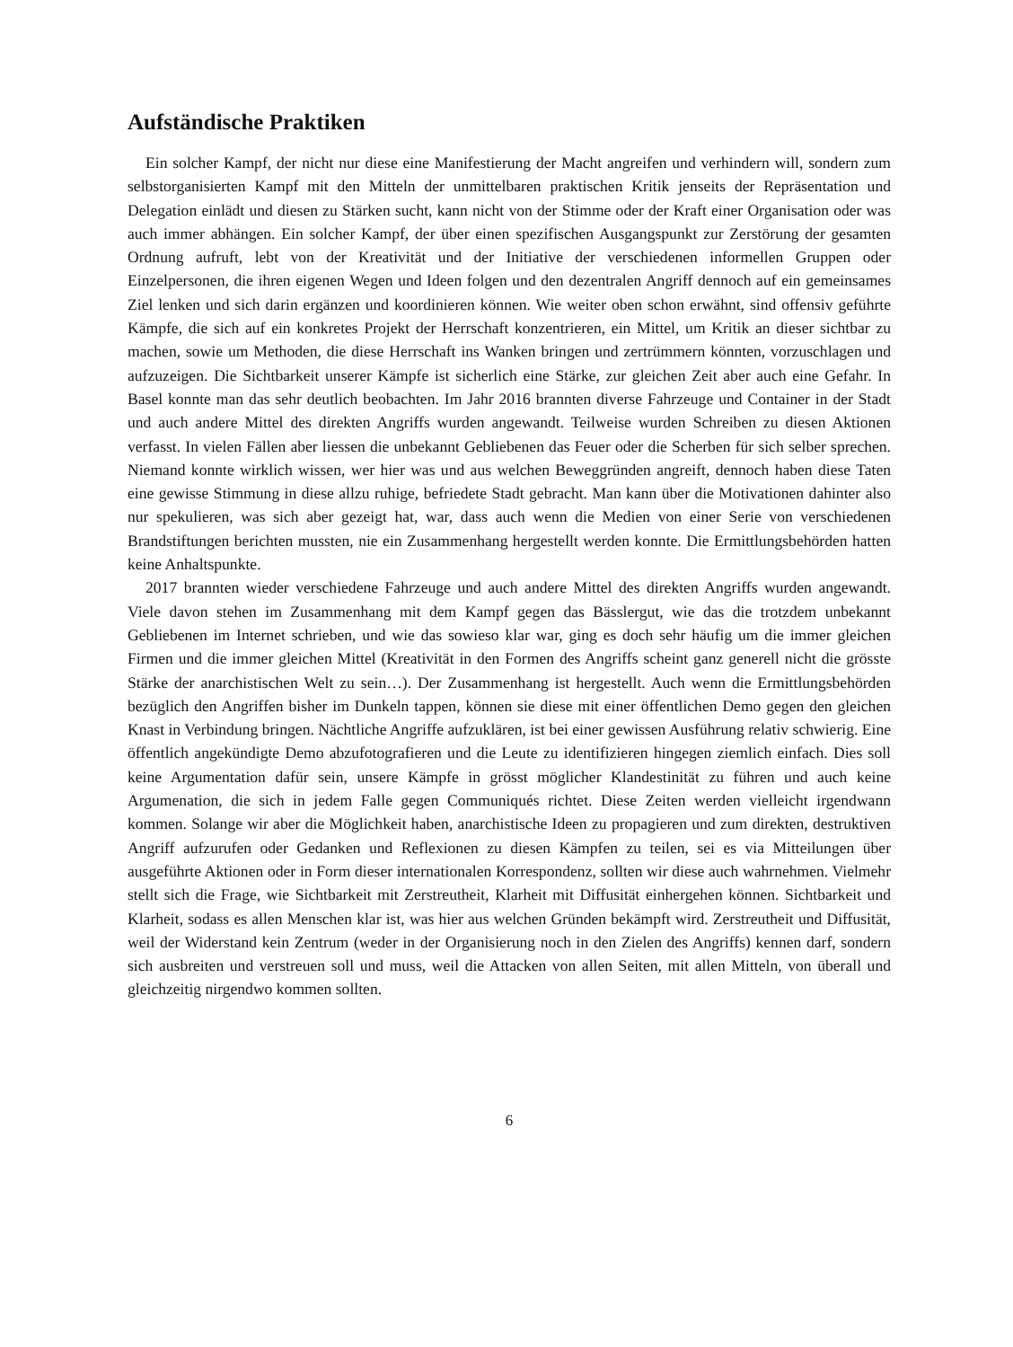Aufständische Praktiken
Ein solcher Kampf, der nicht nur diese eine Manifestierung der Macht angreifen und verhindern will, sondern zum selbstorganisierten Kampf mit den Mitteln der unmittelbaren praktischen Kritik jenseits der Repräsentation und Delegation einlädt und diesen zu Stärken sucht, kann nicht von der Stimme oder der Kraft einer Organisation oder was auch immer abhängen. Ein solcher Kampf, der über einen spezifischen Ausgangspunkt zur Zerstörung der gesamten Ordnung aufruft, lebt von der Kreativität und der Initiative der verschiedenen informellen Gruppen oder Einzelpersonen, die ihren eigenen Wegen und Ideen folgen und den dezentralen Angriff dennoch auf ein gemeinsames Ziel lenken und sich darin ergänzen und koordinieren können. Wie weiter oben schon erwähnt, sind offensiv geführte Kämpfe, die sich auf ein konkretes Projekt der Herrschaft konzentrieren, ein Mittel, um Kritik an dieser sichtbar zu machen, sowie um Methoden, die diese Herrschaft ins Wanken bringen und zertrümmern könnten, vorzuschlagen und aufzuzeigen. Die Sichtbarkeit unserer Kämpfe ist sicherlich eine Stärke, zur gleichen Zeit aber auch eine Gefahr. In Basel konnte man das sehr deutlich beobachten. Im Jahr 2016 brannten diverse Fahrzeuge und Container in der Stadt und auch andere Mittel des direkten Angriffs wurden angewandt. Teilweise wurden Schreiben zu diesen Aktionen verfasst. In vielen Fällen aber liessen die unbekannt Gebliebenen das Feuer oder die Scherben für sich selber sprechen. Niemand konnte wirklich wissen, wer hier was und aus welchen Beweggründen angreift, dennoch haben diese Taten eine gewisse Stimmung in diese allzu ruhige, befriedete Stadt gebracht. Man kann über die Motivationen dahinter also nur spekulieren, was sich aber gezeigt hat, war, dass auch wenn die Medien von einer Serie von verschiedenen Brandstiftungen berichten mussten, nie ein Zusammenhang hergestellt werden konnte. Die Ermittlungsbehörden hatten keine Anhaltspunkte.
2017 brannten wieder verschiedene Fahrzeuge und auch andere Mittel des direkten Angriffs wurden angewandt. Viele davon stehen im Zusammenhang mit dem Kampf gegen das Bässlergut, wie das die trotzdem unbekannt Gebliebenen im Internet schrieben, und wie das sowieso klar war, ging es doch sehr häufig um die immer gleichen Firmen und die immer gleichen Mittel (Kreativität in den Formen des Angriffs scheint ganz generell nicht die grösste Stärke der anarchistischen Welt zu sein…). Der Zusammenhang ist hergestellt. Auch wenn die Ermittlungsbehörden bezüglich den Angriffen bisher im Dunkeln tappen, können sie diese mit einer öffentlichen Demo gegen den gleichen Knast in Verbindung bringen. Nächtliche Angriffe aufzuklären, ist bei einer gewissen Ausführung relativ schwierig. Eine öffentlich angekündigte Demo abzufotografieren und die Leute zu identifizieren hingegen ziemlich einfach. Dies soll keine Argumentation dafür sein, unsere Kämpfe in grösst möglicher Klandestinität zu führen und auch keine Argumenation, die sich in jedem Falle gegen Communiqués richtet. Diese Zeiten werden vielleicht irgendwann kommen. Solange wir aber die Möglichkeit haben, anarchistische Ideen zu propagieren und zum direkten, destruktiven Angriff aufzurufen oder Gedanken und Reflexionen zu diesen Kämpfen zu teilen, sei es via Mitteilungen über ausgeführte Aktionen oder in Form dieser internationalen Korrespondenz, sollten wir diese auch wahrnehmen. Vielmehr stellt sich die Frage, wie Sichtbarkeit mit Zerstreutheit, Klarheit mit Diffusität einhergehen können. Sichtbarkeit und Klarheit, sodass es allen Menschen klar ist, was hier aus welchen Gründen bekämpft wird. Zerstreutheit und Diffusität, weil der Widerstand kein Zentrum (weder in der Organisierung noch in den Zielen des Angriffs) kennen darf, sondern sich ausbreiten und verstreuen soll und muss, weil die Attacken von allen Seiten, mit allen Mitteln, von überall und gleichzeitig nirgendwo kommen sollten.
6